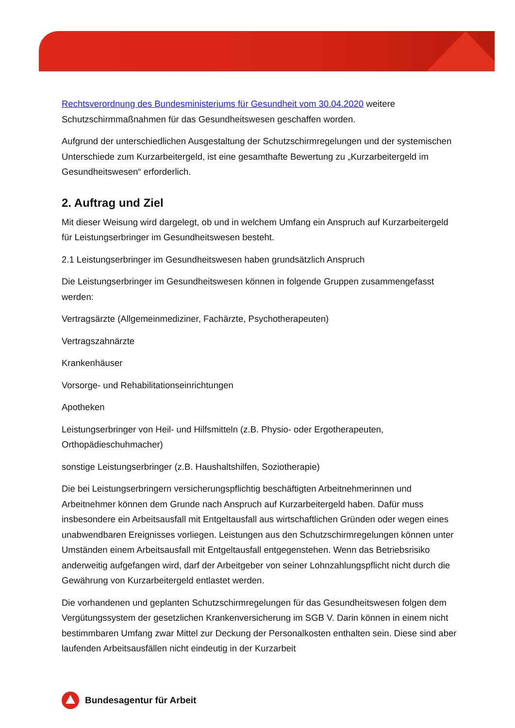Rechtsverordnung des Bundesministeriums für Gesundheit vom 30.04.2020 weitere Schutzschirmmaßnahmen für das Gesundheitswesen geschaffen worden.
Aufgrund der unterschiedlichen Ausgestaltung der Schutzschirmregelungen und der systemischen Unterschiede zum Kurzarbeitergeld, ist eine gesamthafte Bewertung zu „Kurzarbeitergeld im Gesundheitswesen“ erforderlich.
2. Auftrag und Ziel
Mit dieser Weisung wird dargelegt, ob und in welchem Umfang ein Anspruch auf Kurzarbeitergeld für Leistungserbringer im Gesundheitswesen besteht.
2.1 Leistungserbringer im Gesundheitswesen haben grundsätzlich Anspruch
Die Leistungserbringer im Gesundheitswesen können in folgende Gruppen zusammengefasst werden:
Vertragsärzte (Allgemeinmediziner, Fachärzte, Psychotherapeuten)
Vertragszahnärzte
Krankenhäuser
Vorsorge- und Rehabilitationseinrichtungen
Apotheken
Leistungserbringer von Heil- und Hilfsmitteln (z.B. Physio- oder Ergotherapeuten, Orthopädieschuhmacher)
sonstige Leistungserbringer (z.B. Haushaltshilfen, Soziotherapie)
Die bei Leistungserbringern versicherungspflichtig beschäftigten Arbeitnehmerinnen und Arbeitnehmer können dem Grunde nach Anspruch auf Kurzarbeitergeld haben. Dafür muss insbesondere ein Arbeitsausfall mit Entgeltausfall aus wirtschaftlichen Gründen oder wegen eines unabwendbaren Ereignisses vorliegen. Leistungen aus den Schutzschirmregelungen können unter Umständen einem Arbeitsausfall mit Entgeltausfall entgegenstehen. Wenn das Betriebsrisiko anderweitig aufgefangen wird, darf der Arbeitgeber von seiner Lohnzahlungspflicht nicht durch die Gewährung von Kurzarbeitergeld entlastet werden.
Die vorhandenen und geplanten Schutzschirmregelungen für das Gesundheitswesen folgen dem Vergütungssystem der gesetzlichen Krankenversicherung im SGB V. Darin können in einem nicht bestimmbaren Umfang zwar Mittel zur Deckung der Personalkosten enthalten sein. Diese sind aber laufenden Arbeitsausfällen nicht eindeutig in der Kurzarbeit
Bundesagentur für Arbeit